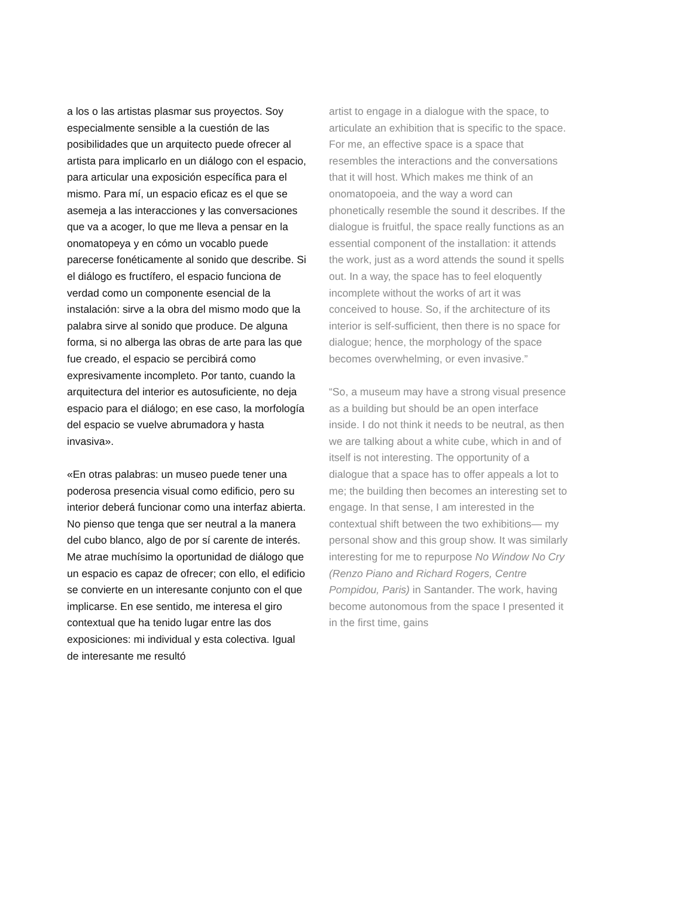a los o las artistas plasmar sus proyectos. Soy especialmente sensible a la cuestión de las posibilidades que un arquitecto puede ofrecer al artista para implicarlo en un diálogo con el espacio, para articular una exposición específica para el mismo. Para mí, un espacio eficaz es el que se asemeja a las interacciones y las conversaciones que va a acoger, lo que me lleva a pensar en la onomatopeya y en cómo un vocablo puede parecerse fonéticamente al sonido que describe. Si el diálogo es fructífero, el espacio funciona de verdad como un componente esencial de la instalación: sirve a la obra del mismo modo que la palabra sirve al sonido que produce. De alguna forma, si no alberga las obras de arte para las que fue creado, el espacio se percibirá como expresivamente incompleto. Por tanto, cuando la arquitectura del interior es autosuficiente, no deja espacio para el diálogo; en ese caso, la morfología del espacio se vuelve abrumadora y hasta invasiva».
«En otras palabras: un museo puede tener una poderosa presencia visual como edificio, pero su interior deberá funcionar como una interfaz abierta. No pienso que tenga que ser neutral a la manera del cubo blanco, algo de por sí carente de interés. Me atrae muchísimo la oportunidad de diálogo que un espacio es capaz de ofrecer; con ello, el edificio se convierte en un interesante conjunto con el que implicarse. En ese sentido, me interesa el giro contextual que ha tenido lugar entre las dos exposiciones: mi individual y esta colectiva. Igual de interesante me resultó
artist to engage in a dialogue with the space, to articulate an exhibition that is specific to the space. For me, an effective space is a space that resembles the interactions and the conversations that it will host. Which makes me think of an onomatopoeia, and the way a word can phonetically resemble the sound it describes. If the dialogue is fruitful, the space really functions as an essential component of the installation: it attends the work, just as a word attends the sound it spells out. In a way, the space has to feel eloquently incomplete without the works of art it was conceived to house. So, if the architecture of its interior is self-sufficient, then there is no space for dialogue; hence, the morphology of the space becomes overwhelming, or even invasive.”
“So, a museum may have a strong visual presence as a building but should be an open interface inside. I do not think it needs to be neutral, as then we are talking about a white cube, which in and of itself is not interesting. The opportunity of a dialogue that a space has to offer appeals a lot to me; the building then becomes an interesting set to engage. In that sense, I am interested in the contextual shift between the two exhibitions— my personal show and this group show. It was similarly interesting for me to repurpose No Window No Cry (Renzo Piano and Richard Rogers, Centre Pompidou, Paris) in Santander. The work, having become autonomous from the space I presented it in the first time, gains